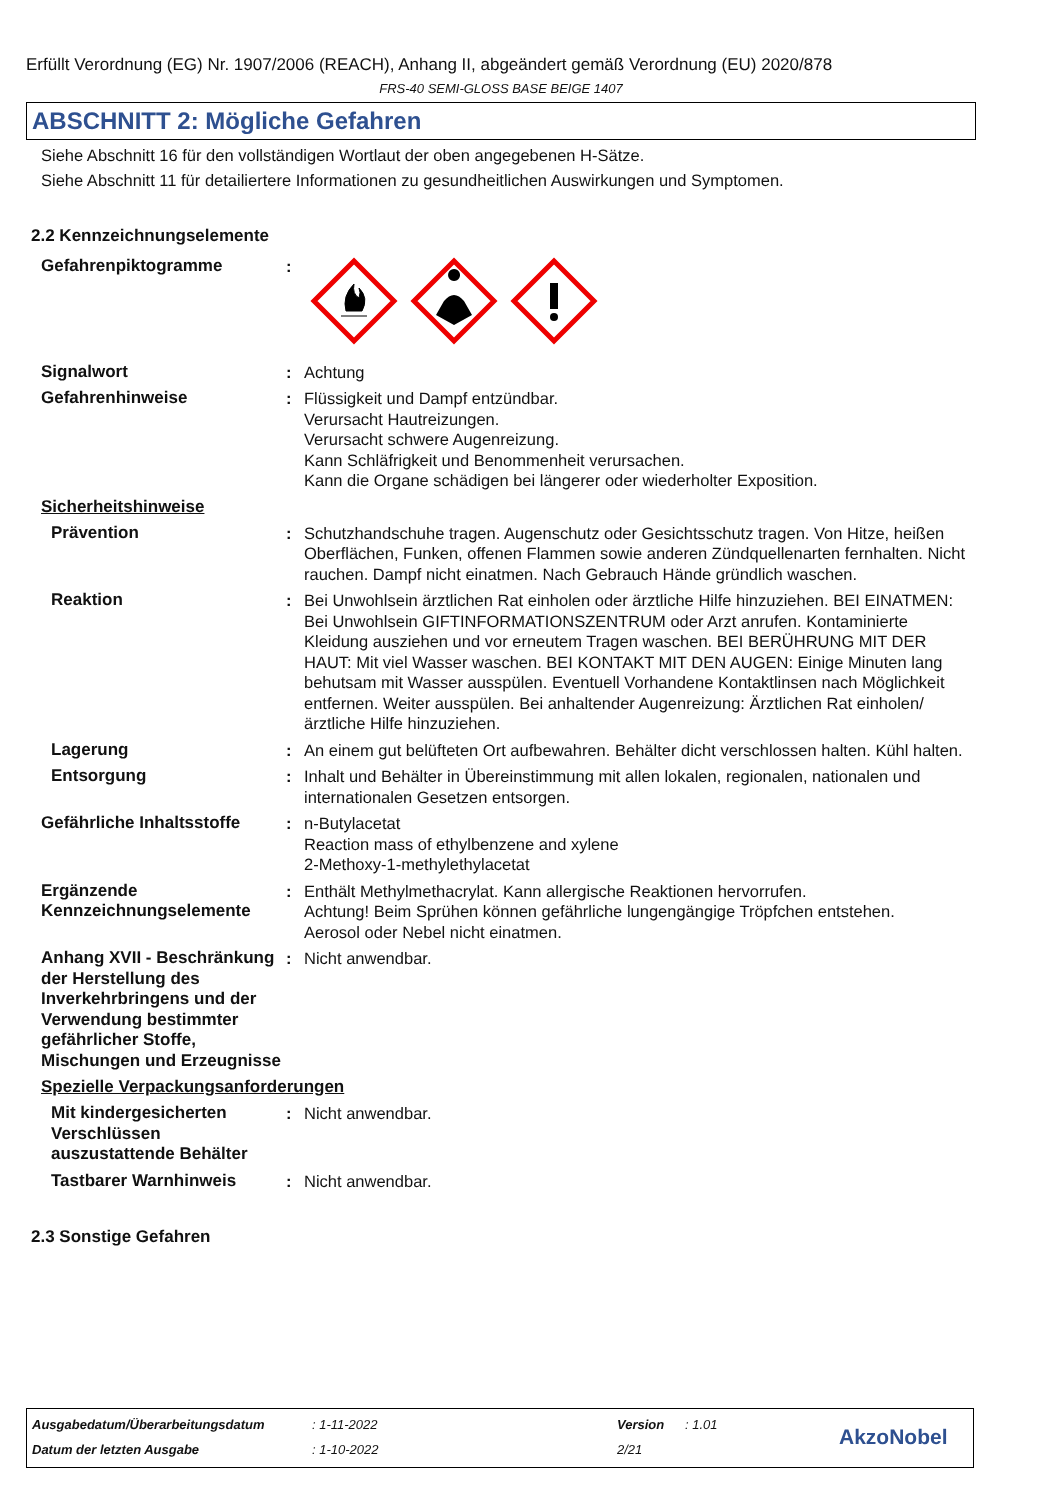Erfüllt Verordnung (EG) Nr. 1907/2006 (REACH), Anhang II, abgeändert gemäß Verordnung (EU) 2020/878
FRS-40 SEMI-GLOSS BASE BEIGE 1407
ABSCHNITT 2: Mögliche Gefahren
Siehe Abschnitt 16 für den vollständigen Wortlaut der oben angegebenen H-Sätze.
Siehe Abschnitt 11 für detailiertere Informationen zu gesundheitlichen Auswirkungen und Symptomen.
2.2 Kennzeichnungselemente
Gefahrenpiktogramme :
Signalwort : Achtung
Gefahrenhinweise : Flüssigkeit und Dampf entzündbar.
Verursacht Hautreizungen.
Verursacht schwere Augenreizung.
Kann Schläfrigkeit und Benommenheit verursachen.
Kann die Organe schädigen bei längerer oder wiederholter Exposition.
Sicherheitshinweise
Prävention : Schutzhandschuhe tragen. Augenschutz oder Gesichtsschutz tragen. Von Hitze, heißen Oberflächen, Funken, offenen Flammen sowie anderen Zündquellenarten fernhalten. Nicht rauchen. Dampf nicht einatmen. Nach Gebrauch Hände gründlich waschen.
Reaktion : Bei Unwohlsein ärztlichen Rat einholen oder ärztliche Hilfe hinzuziehen. BEI EINATMEN: Bei Unwohlsein GIFTINFORMATIONSZENTRUM oder Arzt anrufen. Kontaminierte Kleidung ausziehen und vor erneutem Tragen waschen. BEI BERÜHRUNG MIT DER HAUT: Mit viel Wasser waschen. BEI KONTAKT MIT DEN AUGEN: Einige Minuten lang behutsam mit Wasser ausspülen. Eventuell Vorhandene Kontaktlinsen nach Möglichkeit entfernen. Weiter ausspülen. Bei anhaltender Augenreizung: Ärztlichen Rat einholen/ärztliche Hilfe hinzuziehen.
Lagerung : An einem gut belüfteten Ort aufbewahren. Behälter dicht verschlossen halten. Kühl halten.
Entsorgung : Inhalt und Behälter in Übereinstimmung mit allen lokalen, regionalen, nationalen und internationalen Gesetzen entsorgen.
Gefährliche Inhaltsstoffe
: n-Butylacetat
Reaction mass of ethylbenzene and xylene
2-Methoxy-1-methylethylacetat
Ergänzende Kennzeichnungselemente
: Enthält Methylmethacrylat. Kann allergische Reaktionen hervorrufen.
Achtung! Beim Sprühen können gefährliche lungengängige Tröpfchen entstehen.
Aerosol oder Nebel nicht einatmen.
Anhang XVII - Beschränkung der Herstellung des Inverkehrbringens und der Verwendung bestimmter gefährlicher Stoffe, Mischungen und Erzeugnisse
: Nicht anwendbar.
Spezielle Verpackungsanforderungen
Mit kindergesicherten Verschlüssen auszustattende Behälter
: Nicht anwendbar.
Tastbarer Warnhinweis : Nicht anwendbar.
2.3 Sonstige Gefahren
Ausgabedatum/Überarbeitungsdatum
: 1-11-2022 Version : 1.01
Datum der letzten Ausgabe : 1-10-2022 2/21 AkzoNobel